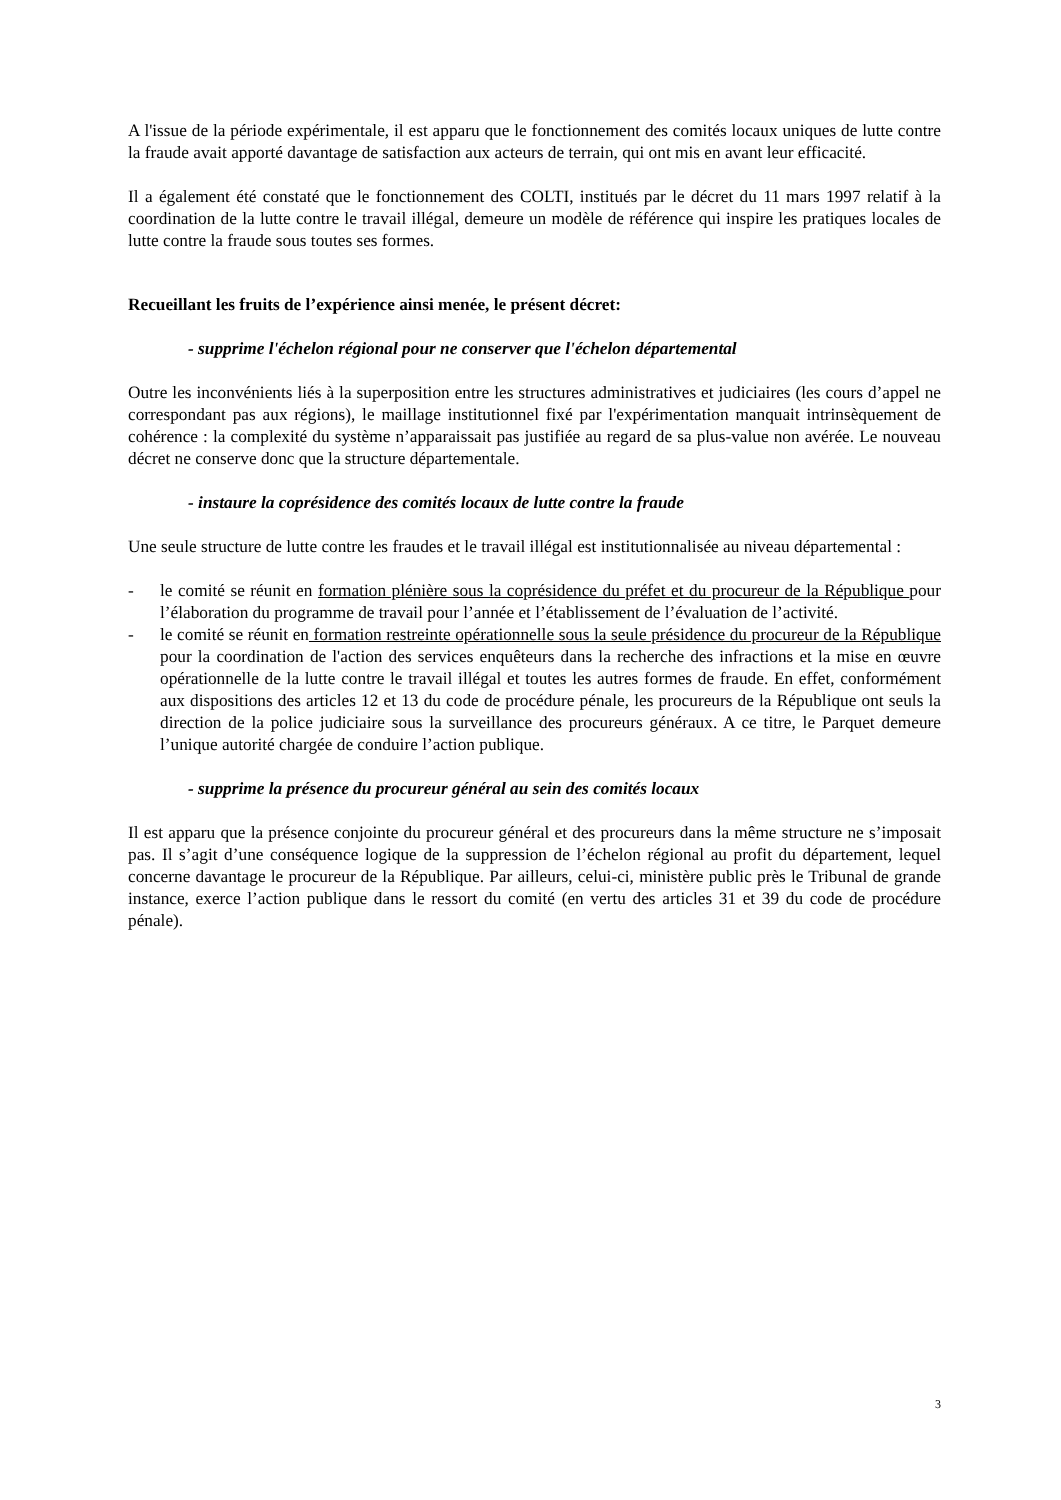A l'issue de la période expérimentale, il est apparu que le fonctionnement des comités locaux uniques de lutte contre la fraude avait apporté davantage de satisfaction aux acteurs de terrain, qui ont mis en avant leur efficacité.
Il a également été constaté que le fonctionnement des COLTI, institués par le décret du 11 mars 1997 relatif à la coordination de la lutte contre le travail illégal, demeure un modèle de référence qui inspire les pratiques locales de lutte contre la fraude sous toutes ses formes.
Recueillant les fruits de l’expérience ainsi menée, le présent décret:
- supprime l'échelon régional pour ne conserver que l'échelon départemental
Outre les inconvénients liés à la superposition entre les structures administratives et judiciaires (les cours d’appel ne correspondant pas aux régions), le maillage institutionnel fixé par l'expérimentation manquait intrinsèquement de cohérence : la complexité du système n’apparaissait pas justifiée au regard de sa plus-value non avérée. Le nouveau décret ne conserve donc que la structure départementale.
- instaure la coprésidence des comités locaux de lutte contre la fraude
Une seule structure de lutte contre les fraudes et le travail illégal est institutionnalisée au niveau départemental :
- le comité se réunit en formation plénière sous la coprésidence du préfet et du procureur de la République pour l’élaboration du programme de travail pour l’année et l’établissement de l’évaluation de l’activité.
- le comité se réunit en formation restreinte opérationnelle sous la seule présidence du procureur de la République pour la coordination de l'action des services enquêteurs dans la recherche des infractions et la mise en œuvre opérationnelle de la lutte contre le travail illégal et toutes les autres formes de fraude. En effet, conformément aux dispositions des articles 12 et 13 du code de procédure pénale, les procureurs de la République ont seuls la direction de la police judiciaire sous la surveillance des procureurs généraux. A ce titre, le Parquet demeure l’unique autorité chargée de conduire l’action publique.
- supprime la présence du procureur général au sein des comités locaux
Il est apparu que la présence conjointe du procureur général et des procureurs dans la même structure ne s’imposait pas. Il s’agit d’une conséquence logique de la suppression de l’échelon régional au profit du département, lequel concerne davantage le procureur de la République. Par ailleurs, celui-ci, ministère public près le Tribunal de grande instance, exerce l’action publique dans le ressort du comité (en vertu des articles 31 et 39 du code de procédure pénale).
3